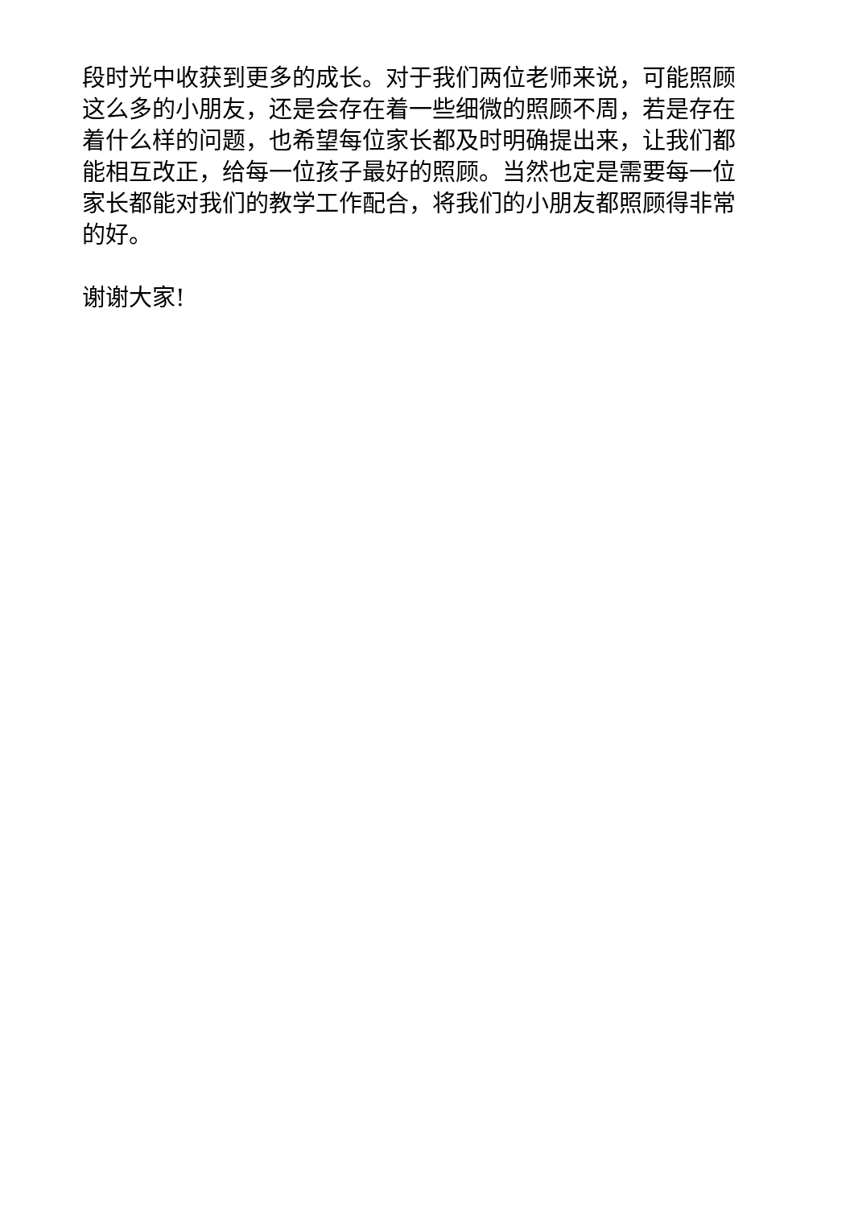段时光中收获到更多的成长。对于我们两位老师来说，可能照顾这么多的小朋友，还是会存在着一些细微的照顾不周，若是存在着什么样的问题，也希望每位家长都及时明确提出来，让我们都能相互改正，给每一位孩子最好的照顾。当然也定是需要每一位家长都能对我们的教学工作配合，将我们的小朋友都照顾得非常的好。
谢谢大家!